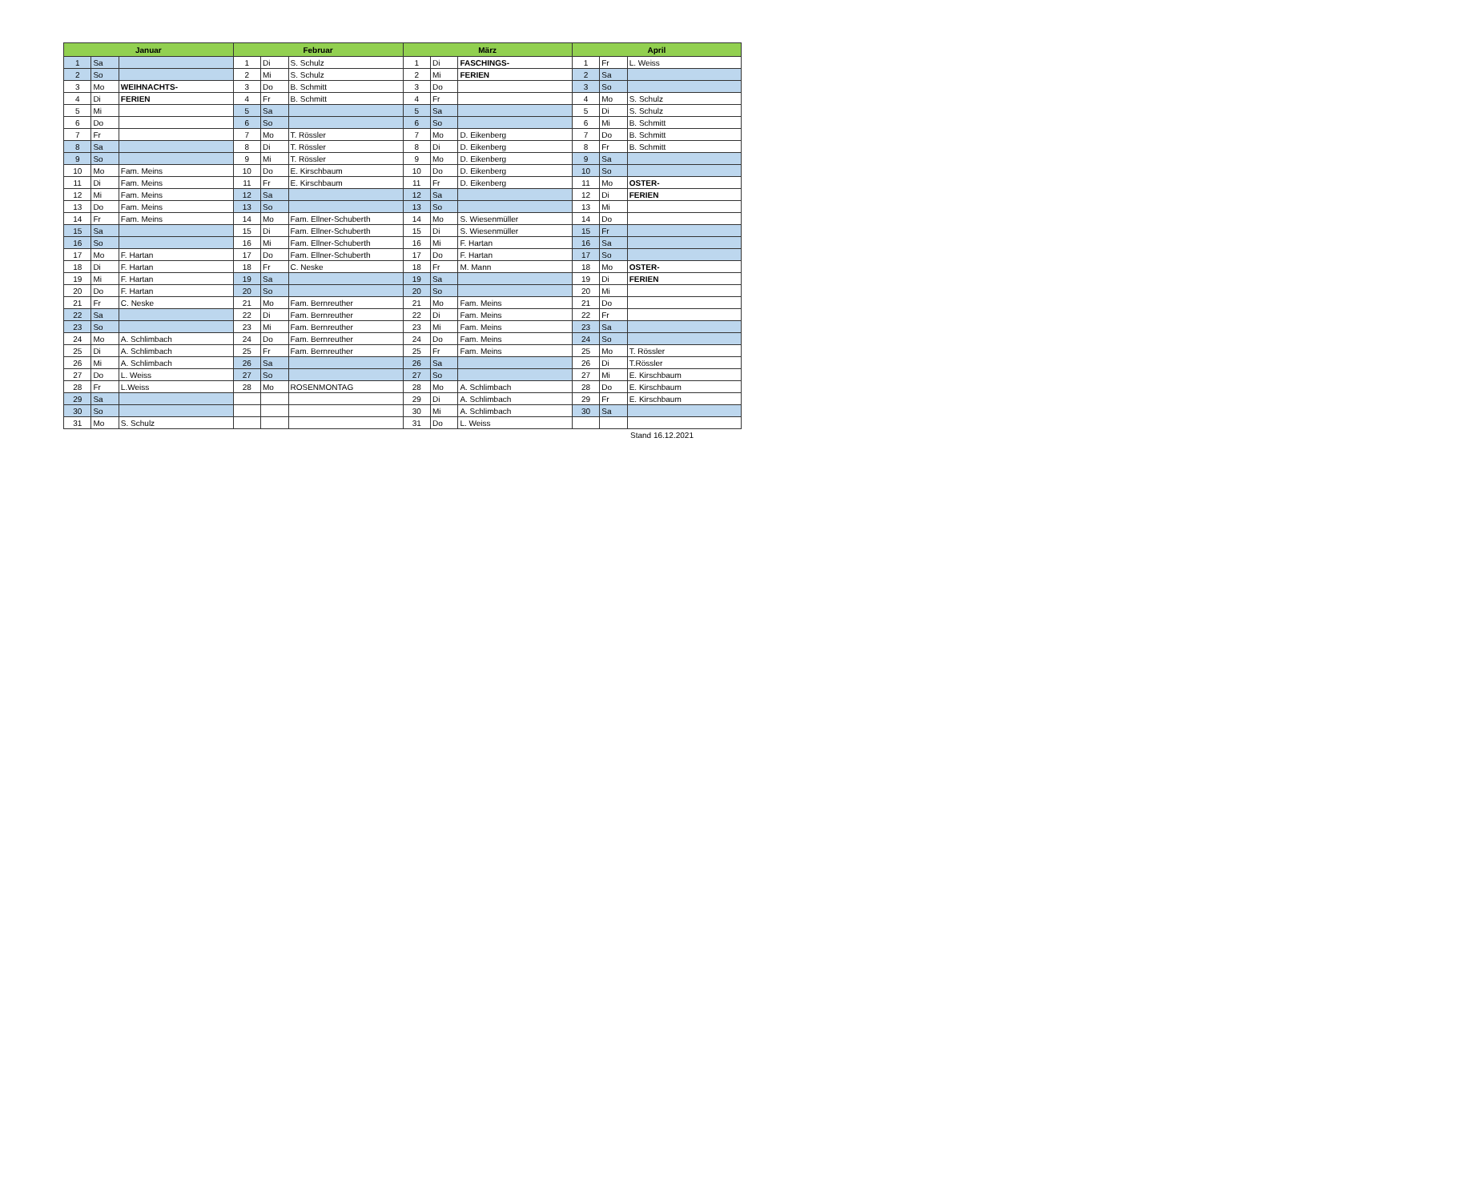| Januar | | | Februar | | | März | | | April | | |
| --- | --- | --- | --- | --- | --- | --- | --- | --- | --- | --- | --- |
| 1 | Sa | | 1 | Di | S. Schulz | 1 | Di | FASCHINGS- | 1 | Fr | L. Weiss |
| 2 | So | | 2 | Mi | S. Schulz | 2 | Mi | FERIEN | 2 | Sa | |
| 3 | Mo | WEIHNACHTS- | 3 | Do | B. Schmitt | 3 | Do | | 3 | So | |
| 4 | Di | FERIEN | 4 | Fr | B. Schmitt | 4 | Fr | | 4 | Mo | S. Schulz |
| 5 | Mi | | 5 | Sa | | 5 | Sa | | 5 | Di | S. Schulz |
| 6 | Do | | 6 | So | | 6 | So | | 6 | Mi | B. Schmitt |
| 7 | Fr | | 7 | Mo | T. Rössler | 7 | Mo | D. Eikenberg | 7 | Do | B. Schmitt |
| 8 | Sa | | 8 | Di | T. Rössler | 8 | Di | D. Eikenberg | 8 | Fr | B. Schmitt |
| 9 | So | | 9 | Mi | T. Rössler | 9 | Mo | D. Eikenberg | 9 | Sa | |
| 10 | Mo | Fam. Meins | 10 | Do | E. Kirschbaum | 10 | Do | D. Eikenberg | 10 | So | |
| 11 | Di | Fam. Meins | 11 | Fr | E. Kirschbaum | 11 | Fr | D. Eikenberg | 11 | Mo | OSTER- |
| 12 | Mi | Fam. Meins | 12 | Sa | | 12 | Sa | | 12 | Di | FERIEN |
| 13 | Do | Fam. Meins | 13 | So | | 13 | So | | 13 | Mi | |
| 14 | Fr | Fam. Meins | 14 | Mo | Fam. Ellner-Schuberth | 14 | Mo | S. Wiesenmüller | 14 | Do | |
| 15 | Sa | | 15 | Di | Fam. Ellner-Schuberth | 15 | Di | S. Wiesenmüller | 15 | Fr | |
| 16 | So | | 16 | Mi | Fam. Ellner-Schuberth | 16 | Mi | F. Hartan | 16 | Sa | |
| 17 | Mo | F. Hartan | 17 | Do | Fam. Ellner-Schuberth | 17 | Do | F. Hartan | 17 | So | |
| 18 | Di | F. Hartan | 18 | Fr | C. Neske | 18 | Fr | M. Mann | 18 | Mo | OSTER- |
| 19 | Mi | F. Hartan | 19 | Sa | | 19 | Sa | | 19 | Di | FERIEN |
| 20 | Do | F. Hartan | 20 | So | | 20 | So | | 20 | Mi | |
| 21 | Fr | C. Neske | 21 | Mo | Fam. Bernreuther | 21 | Mo | Fam. Meins | 21 | Do | |
| 22 | Sa | | 22 | Di | Fam. Bernreuther | 22 | Di | Fam. Meins | 22 | Fr | |
| 23 | So | | 23 | Mi | Fam. Bernreuther | 23 | Mi | Fam. Meins | 23 | Sa | |
| 24 | Mo | A. Schlimbach | 24 | Do | Fam. Bernreuther | 24 | Do | Fam. Meins | 24 | So | |
| 25 | Di | A. Schlimbach | 25 | Fr | Fam. Bernreuther | 25 | Fr | Fam. Meins | 25 | Mo | T. Rössler |
| 26 | Mi | A. Schlimbach | 26 | Sa | | 26 | Sa | | 26 | Di | T.Rössler |
| 27 | Do | L. Weiss | 27 | So | | 27 | So | | 27 | Mi | E. Kirschbaum |
| 28 | Fr | L.Weiss | 28 | Mo | ROSENMONTAG | 28 | Mo | A. Schlimbach | 28 | Do | E. Kirschbaum |
| 29 | Sa | | | | | 29 | Di | A. Schlimbach | 29 | Fr | E. Kirschbaum |
| 30 | So | | | | | 30 | Mi | A. Schlimbach | 30 | Sa | |
| 31 | Mo | S. Schulz | | | | 31 | Do | L. Weiss | | | |
Stand 16.12.2021